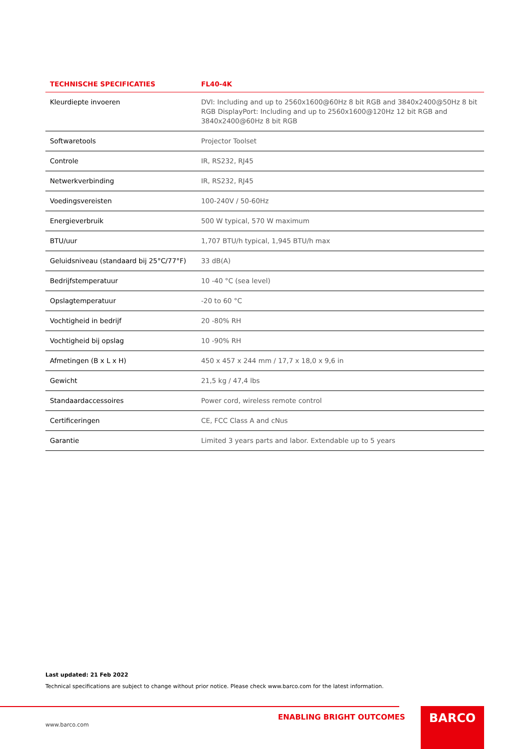| TECHNISCHE SPECIFICATIES | FL40-4K |
| --- | --- |
| Kleurdiepte invoeren | DVI: Including and up to 2560x1600@60Hz 8 bit RGB and 3840x2400@50Hz 8 bit RGB DisplayPort: Including and up to 2560x1600@120Hz 12 bit RGB and 3840x2400@60Hz 8 bit RGB |
| Softwaretools | Projector Toolset |
| Controle | IR, RS232, RJ45 |
| Netwerkverbinding | IR, RS232, RJ45 |
| Voedingsvereisten | 100-240V / 50-60Hz |
| Energieverbruik | 500 W typical, 570 W maximum |
| BTU/uur | 1,707 BTU/h typical, 1,945 BTU/h max |
| Geluidsniveau (standaard bij 25°C/77°F) | 33 dB(A) |
| Bedrijfstemperatuur | 10 -40 °C (sea level) |
| Opslagtemperatuur | -20 to 60 °C |
| Vochtigheid in bedrijf | 20 -80% RH |
| Vochtigheid bij opslag | 10 -90% RH |
| Afmetingen (B x L x H) | 450 x 457 x 244 mm / 17,7 x 18,0 x 9,6 in |
| Gewicht | 21,5 kg / 47,4 lbs |
| Standaardaccessoires | Power cord, wireless remote control |
| Certificeringen | CE, FCC Class A and cNus |
| Garantie | Limited 3 years parts and labor. Extendable up to 5 years |
Last updated: 21 Feb 2022
Technical specifications are subject to change without prior notice. Please check www.barco.com for the latest information.
ENABLING BRIGHT OUTCOMES
www.barco.com
BARCO